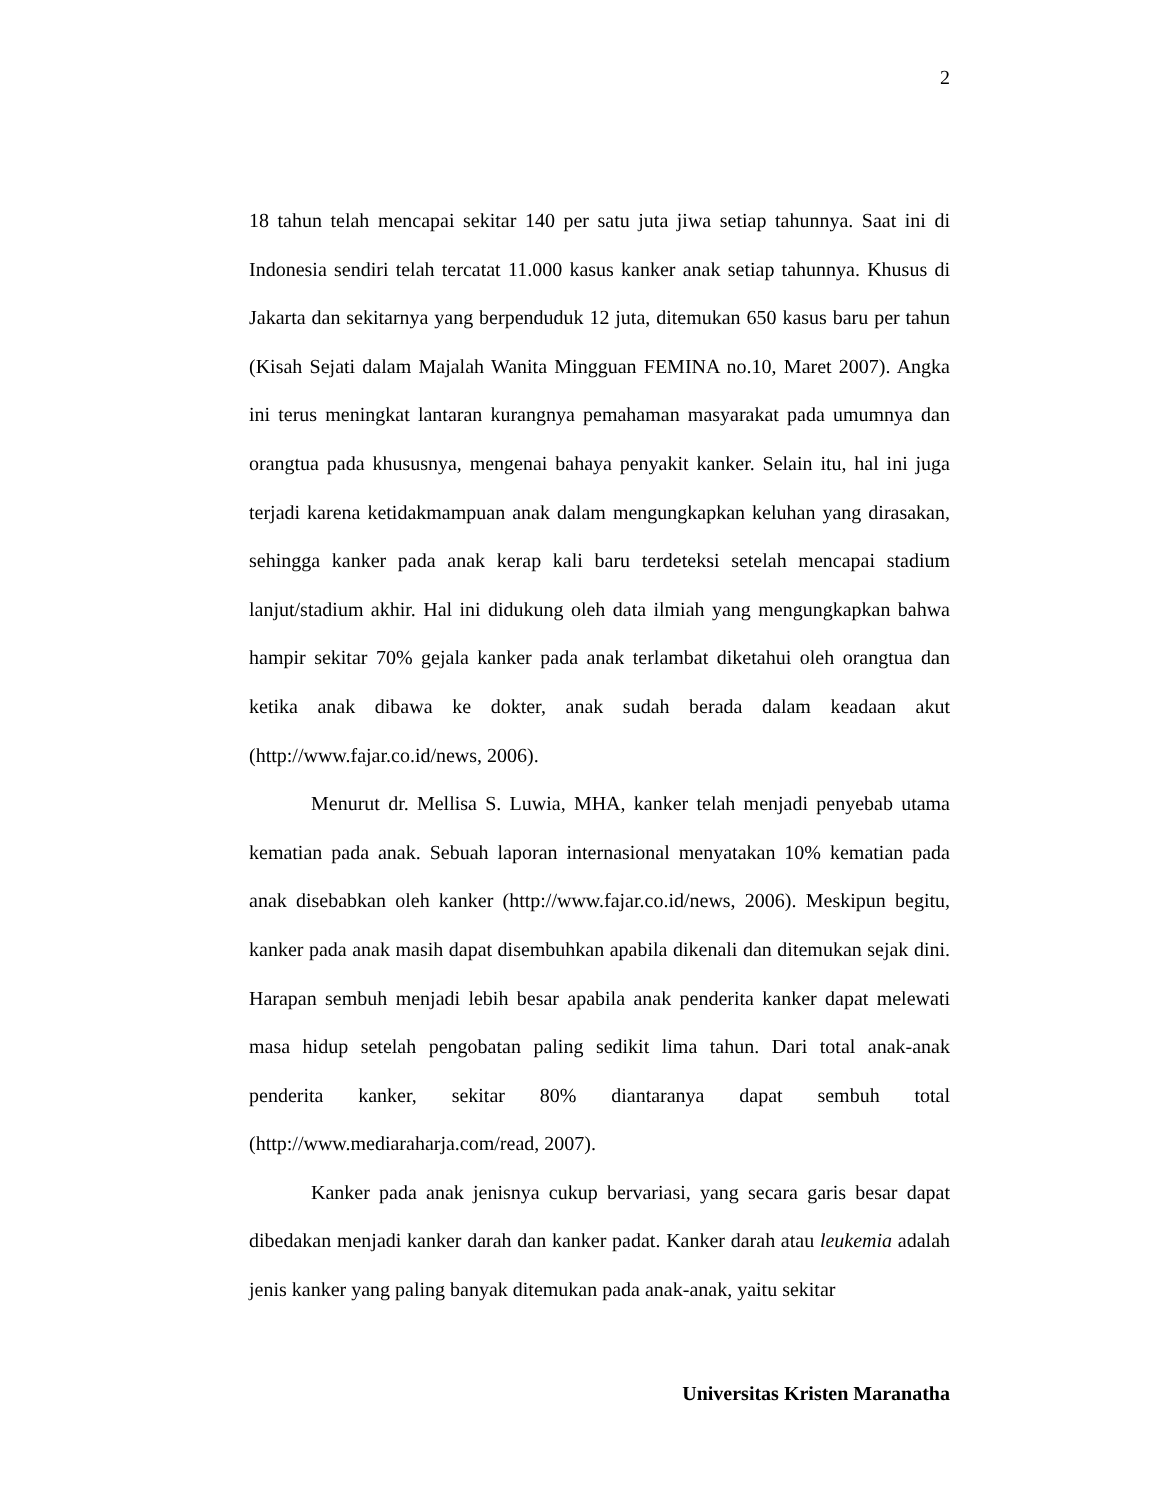2
18 tahun telah mencapai sekitar 140 per satu juta jiwa setiap tahunnya. Saat ini di Indonesia sendiri telah tercatat 11.000 kasus kanker anak setiap tahunnya. Khusus di Jakarta dan sekitarnya yang berpenduduk 12 juta, ditemukan 650 kasus baru per tahun (Kisah Sejati dalam Majalah Wanita Mingguan FEMINA no.10, Maret 2007). Angka ini terus meningkat lantaran kurangnya pemahaman masyarakat pada umumnya dan orangtua pada khususnya, mengenai bahaya penyakit kanker. Selain itu, hal ini juga terjadi karena ketidakmampuan anak dalam mengungkapkan keluhan yang dirasakan, sehingga kanker pada anak kerap kali baru terdeteksi setelah mencapai stadium lanjut/stadium akhir. Hal ini didukung oleh data ilmiah yang mengungkapkan bahwa hampir sekitar 70% gejala kanker pada anak terlambat diketahui oleh orangtua dan ketika anak dibawa ke dokter, anak sudah berada dalam keadaan akut (http://www.fajar.co.id/news, 2006).
Menurut dr. Mellisa S. Luwia, MHA, kanker telah menjadi penyebab utama kematian pada anak. Sebuah laporan internasional menyatakan 10% kematian pada anak disebabkan oleh kanker (http://www.fajar.co.id/news, 2006). Meskipun begitu, kanker pada anak masih dapat disembuhkan apabila dikenali dan ditemukan sejak dini. Harapan sembuh menjadi lebih besar apabila anak penderita kanker dapat melewati masa hidup setelah pengobatan paling sedikit lima tahun. Dari total anak-anak penderita kanker, sekitar 80% diantaranya dapat sembuh total (http://www.mediaraharja.com/read, 2007).
Kanker pada anak jenisnya cukup bervariasi, yang secara garis besar dapat dibedakan menjadi kanker darah dan kanker padat. Kanker darah atau leukemia adalah jenis kanker yang paling banyak ditemukan pada anak-anak, yaitu sekitar
Universitas Kristen Maranatha